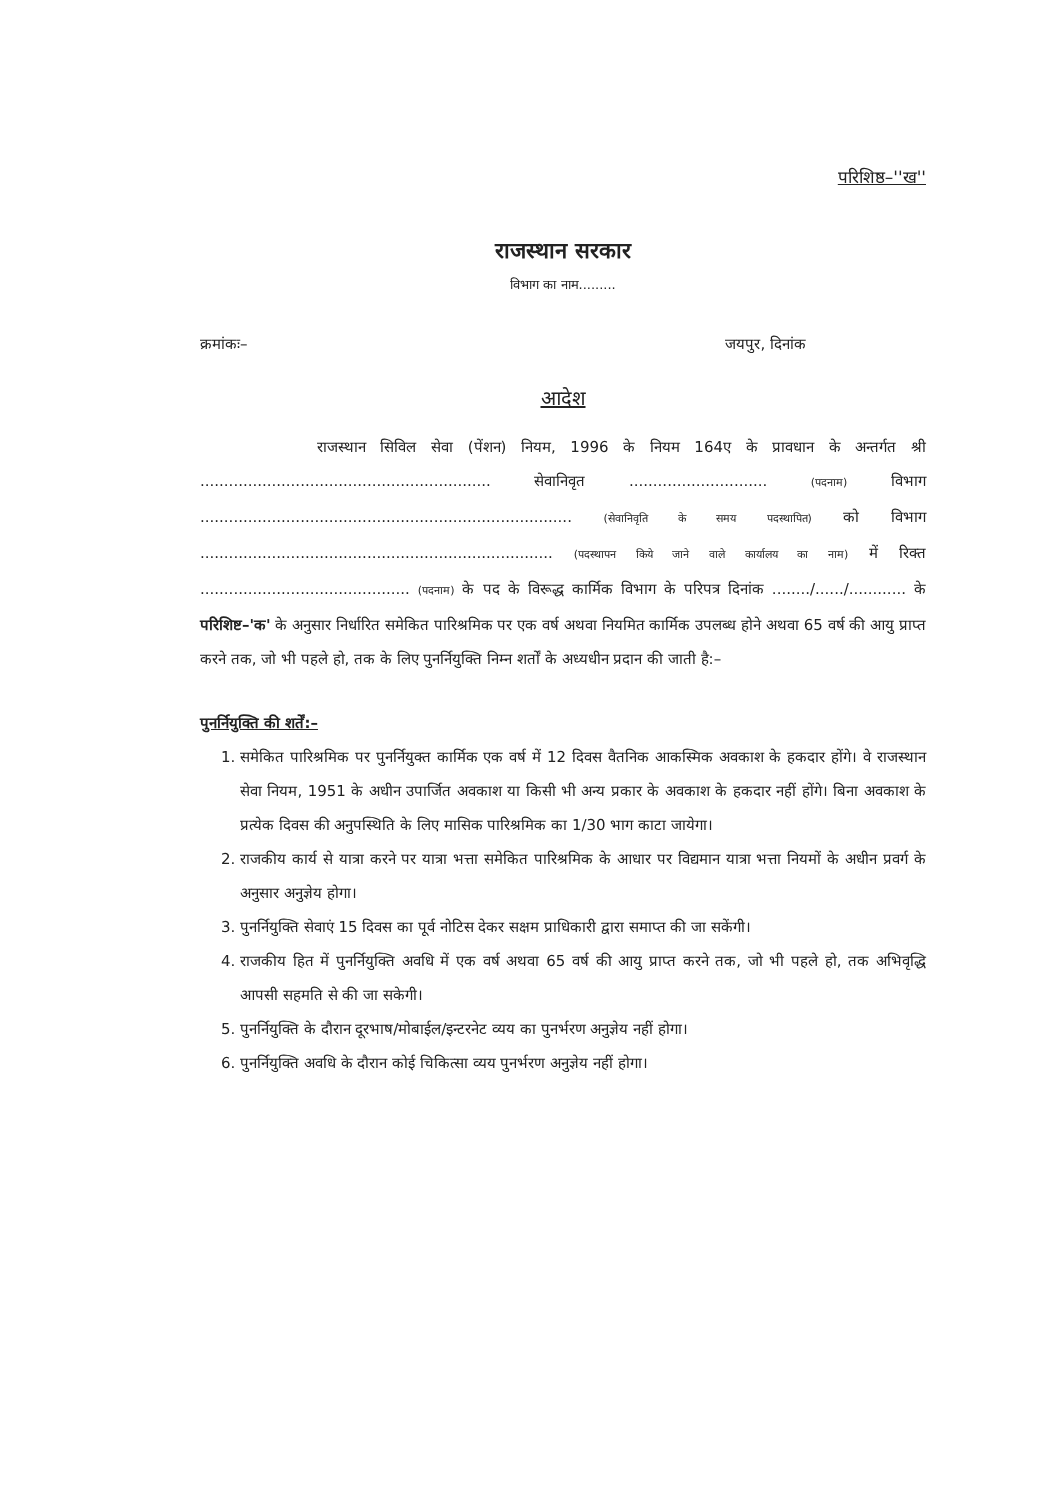परिशिष्ठ–''ख''
राजस्थान सरकार
विभाग का नाम.........
क्रमांकः– जयपुर, दिनांक
आदेश
राजस्थान सिविल सेवा (पेंशन) नियम, 1996 के नियम 164ए के प्रावधान के अन्तर्गत श्री ............................................................. सेवानिवृत ............................. (पदनाम) विभाग .............................................................................. (सेवानिवृति के समय पदस्थापित) को विभाग .......................................................................... (पदस्थापन किये जाने वाले कार्यालय का नाम) में रिक्त ............................................ (पदनाम) के पद के विरूद्ध कार्मिक विभाग के परिपत्र दिनांक ......../....../............ के परिशिष्ट–'क' के अनुसार निर्धारित समेकित पारिश्रमिक पर एक वर्ष अथवा नियमित कार्मिक उपलब्ध होने अथवा 65 वर्ष की आयु प्राप्त करने तक, जो भी पहले हो, तक के लिए पुनर्नियुक्ति निम्न शर्तों के अध्यधीन प्रदान की जाती है:–
पुनर्नियुक्ति की शर्तें:–
1. समेकित पारिश्रमिक पर पुनर्नियुक्त कार्मिक एक वर्ष में 12 दिवस वैतनिक आकस्मिक अवकाश के हकदार होंगे। वे राजस्थान सेवा नियम, 1951 के अधीन उपार्जित अवकाश या किसी भी अन्य प्रकार के अवकाश के हकदार नहीं होंगे। बिना अवकाश के प्रत्येक दिवस की अनुपस्थिति के लिए मासिक पारिश्रमिक का 1/30 भाग काटा जायेगा।
2. राजकीय कार्य से यात्रा करने पर यात्रा भत्ता समेकित पारिश्रमिक के आधार पर विद्यमान यात्रा भत्ता नियमों के अधीन प्रवर्ग के अनुसार अनुज्ञेय होगा।
3. पुनर्नियुक्ति सेवाएं 15 दिवस का पूर्व नोटिस देकर सक्षम प्राधिकारी द्वारा समाप्त की जा सकेंगी।
4. राजकीय हित में पुनर्नियुक्ति अवधि में एक वर्ष अथवा 65 वर्ष की आयु प्राप्त करने तक, जो भी पहले हो, तक अभिवृद्धि आपसी सहमति से की जा सकेगी।
5. पुनर्नियुक्ति के दौरान दूरभाष/मोबाईल/इन्टरनेट व्यय का पुनर्भरण अनुज्ञेय नहीं होगा।
6. पुनर्नियुक्ति अवधि के दौरान कोई चिकित्सा व्यय पुनर्भरण अनुज्ञेय नहीं होगा।